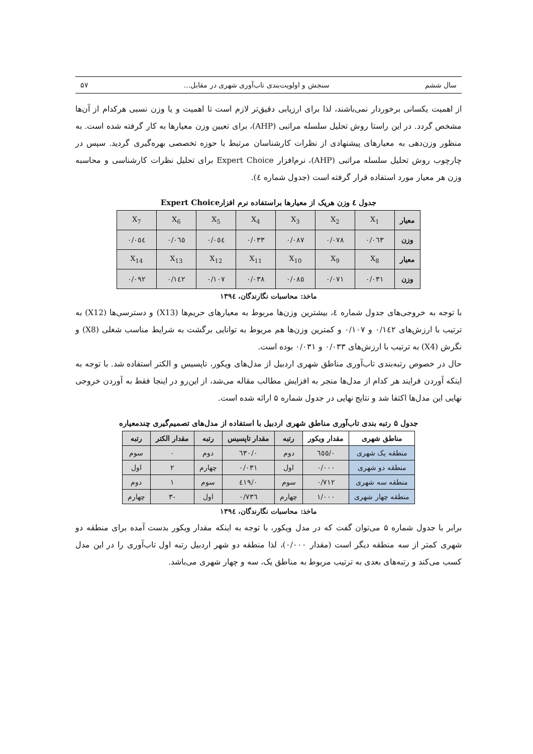سال ششم سنجش و اولویت‌بندی تاب‌آوری شهری در مقابل... ۵۷
از اهمیت یکسانی برخوردار نمی‌باشند، لذا برای ارزیابی دقیق‌تر لازم است تا اهمیت و یا وزن نسبی هرکدام از آن‌ها مشخص گردد. در این راستا روش تحلیل سلسله مراتبی (AHP)، برای تعیین وزن معیارها به کار گرفته شده است. به منظور وزن‌دهی به معیارهای پیشنهادی از نظرات کارشناسان مرتبط با حوزه تخصصی بهره‌گیری گردید. سپس در چارچوب روش تحلیل سلسله مراتبی (AHP)، نرم‌افزار Expert Choice برای تحلیل نظرات کارشناسی و محاسبه وزن هر معیار مورد استفاده قرار گرفته است (جدول شماره ٤).
جدول ٤ وزن هریک از معیارها براستفاده نرم افزارExpert Choice
| معیار | X<sub>1</sub> | X<sub>2</sub> | X<sub>3</sub> | X<sub>4</sub> | X<sub>5</sub> | X<sub>6</sub> | X<sub>7</sub> |
| وزن | ۰/۰٦۳ | ۰/۰۷۸ | ۰/۰۸۷ | ۰/۰۳۳ | ۰/۰٥٤ | ۰/۰٦٥ | ۰/۰٥٤ |
| معیار | X<sub>8</sub> | X<sub>9</sub> | X<sub>10</sub> | X<sub>11</sub> | X<sub>12</sub> | X<sub>13</sub> | X<sub>14</sub> |
| وزن | ۰/۰۳۱ | ۰/۰۷۱ | ۰/۰۸٥ | ۰/۰۳۸ | ۰/۱۰۷ | ۰/۱٤۲ | ۰/۰۹۲ |
ماخذ: محاسبات نگارندگان، ۱۳۹٤
با توجه به خروجی‌های جدول شماره ٤، بیشترین وزن‌ها مربوط به معیارهای حریم‌ها (X13) و دسترسی‌ها (X12) به ترتیب با ارزش‌های ۰/۱٤۲ و ۰/۱۰۷ و کمترین وزن‌ها هم مربوط به توانایی برگشت به شرایط مناسب شغلی (X8) و نگرش (X4) به ترتیب با ارزش‌های ۰/۰۳۳ و ۰/۰۳۱ بوده است.
حال در خصوص رتبه‌بندی تاب‌آوری مناطق شهری اردبیل از مدل‌های ویکور، تاپسیس و الکتر استفاده شد. با توجه به اینکه آوردن فرایند هر کدام از مدل‌ها منجر به افزایش مطالب مقاله می‌شد، از این‌رو در اینجا فقط به آوردن خروجی نهایی این مدل‌ها اکتفا شد و نتایج نهایی در جدول شماره ۵ ارائه شده است.
جدول ۵ رتبه بندی تاب‌آوری مناطق شهری اردبیل با استفاده از مدل‌های تصمیم‌گیری چندمعیاره
| مناطق شهری | مقدار ویکور | رتبه | مقدار تاپسیس | رتبه | مقدار الکتر | رتبه |
| --- | --- | --- | --- | --- | --- | --- |
| منطقه یک شهری | ۰/٦٥٥ | دوم | ۰/٦۳۰ | دوم | ۰ | سوم |
| منطقه دو شهری | ۰/۰۰۰ | اول | ۰/۰۳۱ | چهارم | ۲ | اول |
| منطقه سه شهری | ۰/۷۱۲ | سوم | ۰/٤۱۹ | سوم | ۱ | دوم |
| منطقه چهار شهری | ۱/۰۰۰ | چهارم | ۰/۷۳٦ | اول | -۳ | چهارم |
ماخذ: محاسبات نگارندگان، ۱۳۹٤
برابر با جدول شماره ۵ می‌توان گفت که در مدل ویکور، با توجه به اینکه مقدار ویکور بدست آمده برای منطقه دو شهری کمتر از سه منطقه دیگر است (مقدار ۰/۰۰۰)، لذا منطقه دو شهر اردبیل رتبه اول تاب‌آوری را در این مدل کسب می‌کند و رتبه‌های بعدی به ترتیب مربوط به مناطق یک، سه و چهار شهری می‌باشد.